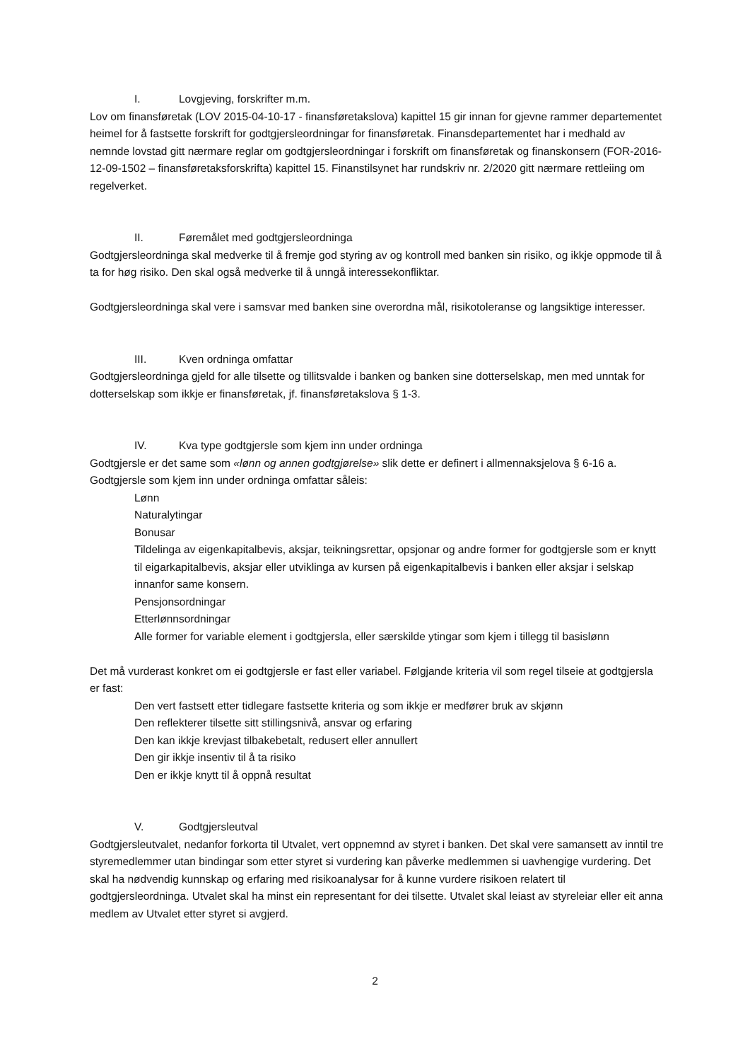I. Lovgjeving, forskrifter m.m.
Lov om finansføretak (LOV 2015-04-10-17 - finansføretakslova) kapittel 15 gir innan for gjevne rammer departementet heimel for å fastsette forskrift for godtgjersleordningar for finansføretak. Finansdepartementet har i medhald av nemnde lovstad gitt nærmare reglar om godtgjersleordningar i forskrift om finansføretak og finanskonsern (FOR-2016-12-09-1502 – finansføretaksforskrifta) kapittel 15. Finanstilsynet har rundskriv nr. 2/2020 gitt nærmare rettleiing om regelverket.
II. Føremålet med godtgjersleordninga
Godtgjersleordninga skal medverke til å fremje god styring av og kontroll med banken sin risiko, og ikkje oppmode til å ta for høg risiko. Den skal også medverke til å unngå interessekonfliktar.
Godtgjersleordninga skal vere i samsvar med banken sine overordna mål, risikotoleranse og langsiktige interesser.
III. Kven ordninga omfattar
Godtgjersleordninga gjeld for alle tilsette og tillitsvalde i banken og banken sine dotterselskap, men med unntak for dotterselskap som ikkje er finansføretak, jf. finansføretakslova § 1-3.
IV. Kva type godtgjersle som kjem inn under ordninga
Godtgjersle er det same som «lønn og annen godtgjørelse» slik dette er definert i allmennaksjelova § 6-16 a. Godtgjersle som kjem inn under ordninga omfattar såleis:
Lønn
Naturalytingar
Bonusar
Tildelinga av eigenkapitalbevis, aksjar, teikningsrettar, opsjonar og andre former for godtgjersle som er knytt til eigarkapitalbevis, aksjar eller utviklinga av kursen på eigenkapitalbevis i banken eller aksjar i selskap innanfor same konsern.
Pensjonsordningar
Etterlønnsordningar
Alle former for variable element i godtgjersla, eller særskilde ytingar som kjem i tillegg til basislønn
Det må vurderast konkret om ei godtgjersle er fast eller variabel. Følgjande kriteria vil som regel tilseie at godtgjersla er fast:
Den vert fastsett etter tidlegare fastsette kriteria og som ikkje er medfører bruk av skjønn
Den reflekterer tilsette sitt stillingsnivå, ansvar og erfaring
Den kan ikkje krevjast tilbakebetalt, redusert eller annullert
Den gir ikkje insentiv til å ta risiko
Den er ikkje knytt til å oppnå resultat
V. Godtgjersleutval
Godtgjersleutvalet, nedanfor forkorta til Utvalet, vert oppnemnd av styret i banken. Det skal vere samansett av inntil tre styremedlemmer utan bindingar som etter styret si vurdering kan påverke medlemmen si uavhengige vurdering. Det skal ha nødvendig kunnskap og erfaring med risikoanalysar for å kunne vurdere risikoen relatert til godtgjersleordninga. Utvalet skal ha minst ein representant for dei tilsette. Utvalet skal leiast av styreleiar eller eit anna medlem av Utvalet etter styret si avgjerd.
2